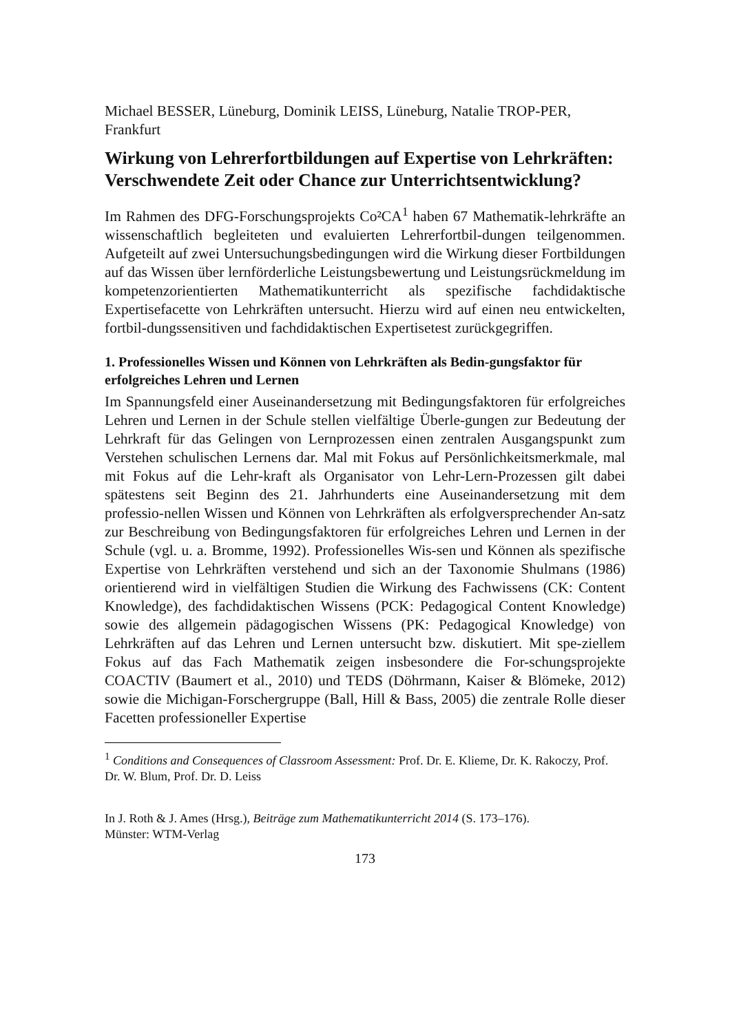Michael BESSER, Lüneburg, Dominik LEISS, Lüneburg, Natalie TROP-PER, Frankfurt
Wirkung von Lehrerfortbildungen auf Expertise von Lehrkräften: Verschwendete Zeit oder Chance zur Unterrichtsentwicklung?
Im Rahmen des DFG-Forschungsprojekts Co²CA<sup>1</sup> haben 67 Mathematik-lehrkräfte an wissenschaftlich begleiteten und evaluierten Lehrerfortbil-dungen teilgenommen. Aufgeteilt auf zwei Untersuchungsbedingungen wird die Wirkung dieser Fortbildungen auf das Wissen über lernförderliche Leistungsbewertung und Leistungsrückmeldung im kompetenzorientierten Mathematikunterricht als spezifische fachdidaktische Expertisefacette von Lehrkräften untersucht. Hierzu wird auf einen neu entwickelten, fortbil-dungssensitiven und fachdidaktischen Expertisetest zurückgegriffen.
1. Professionelles Wissen und Können von Lehrkräften als Bedin-gungsfaktor für erfolgreiches Lehren und Lernen
Im Spannungsfeld einer Auseinandersetzung mit Bedingungsfaktoren für erfolgreiches Lehren und Lernen in der Schule stellen vielfältige Überle-gungen zur Bedeutung der Lehrkraft für das Gelingen von Lernprozessen einen zentralen Ausgangspunkt zum Verstehen schulischen Lernens dar. Mal mit Fokus auf Persönlichkeitsmerkmale, mal mit Fokus auf die Lehr-kraft als Organisator von Lehr-Lern-Prozessen gilt dabei spätestens seit Beginn des 21. Jahrhunderts eine Auseinandersetzung mit dem professio-nellen Wissen und Können von Lehrkräften als erfolgversprechender An-satz zur Beschreibung von Bedingungsfaktoren für erfolgreiches Lehren und Lernen in der Schule (vgl. u. a. Bromme, 1992). Professionelles Wis-sen und Können als spezifische Expertise von Lehrkräften verstehend und sich an der Taxonomie Shulmans (1986) orientierend wird in vielfältigen Studien die Wirkung des Fachwissens (CK: Content Knowledge), des fachdidaktischen Wissens (PCK: Pedagogical Content Knowledge) sowie des allgemein pädagogischen Wissens (PK: Pedagogical Knowledge) von Lehrkräften auf das Lehren und Lernen untersucht bzw. diskutiert. Mit spe-ziellem Fokus auf das Fach Mathematik zeigen insbesondere die For-schungsprojekte COACTIV (Baumert et al., 2010) und TEDS (Döhrmann, Kaiser & Blömeke, 2012) sowie die Michigan-Forschergruppe (Ball, Hill & Bass, 2005) die zentrale Rolle dieser Facetten professioneller Expertise
<sup>1</sup> Conditions and Consequences of Classroom Assessment: Prof. Dr. E. Klieme, Dr. K. Rakoczy, Prof. Dr. W. Blum, Prof. Dr. D. Leiss
In J. Roth & J. Ames (Hrsg.), Beiträge zum Mathematikunterricht 2014 (S. 173–176).
Münster: WTM-Verlag
173